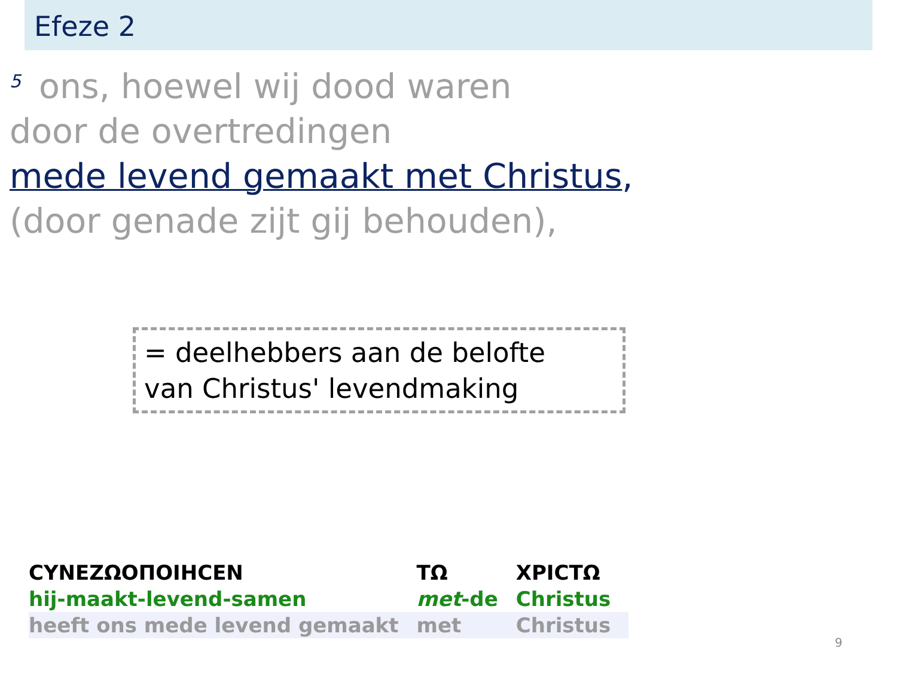Efeze 2
<sup>5</sup> ons, hoewel wij dood waren
door de overtredingen
mede levend gemaakt met Christus,
(door genade zijt gij behouden),
= deelhebbers aan de belofte
van Christus' levendmaking
| CYNEZΩOΠOIHCEN | TΩ | XPICTΩ |
| hij-maakt-levend-samen | met -de | Christus |
| heeft ons mede levend gemaakt | met | Christus |
9